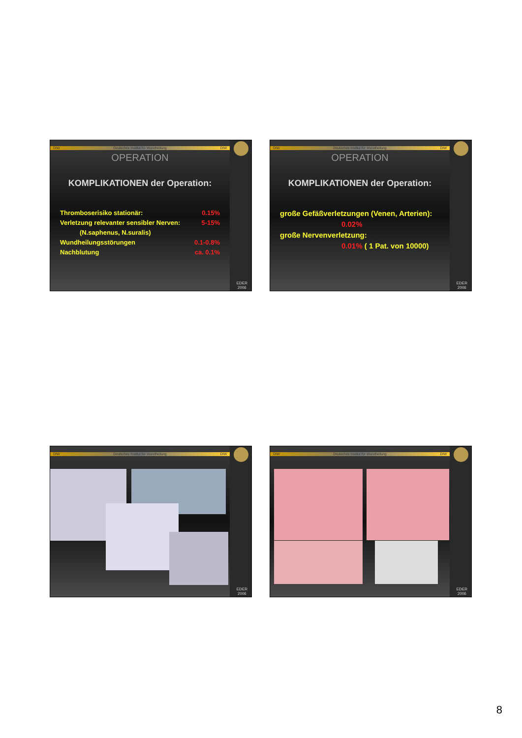EDER
2006
DIW Deutsches Institut für Wundheilung DIW
OPERATION
KOMPLIKATIONEN der Operation:
Thromboserisiko stationär: 0.15%
Verletzung relevanter sensibler Nerven: 5-15%
(N.saphenus, N.suralis)
Wundheilungsstörungen 0.1-0.8%
Nachblutung ca. 0.1%
EDER
2006
DIW Deutsches Institut für Wundheilung DIW
OPERATION
KOMPLIKATIONEN der Operation:
große Gefäßverletzungen (Venen, Arterien):
0.02%
große Nervenverletzung:
0.01% ( 1 Pat. von 10000)
EDER
2006
DIW Deutsches Institut für Wundheilung DIW
EDER
2006
DIW Deutsches Institut für Wundheilung DIW
8